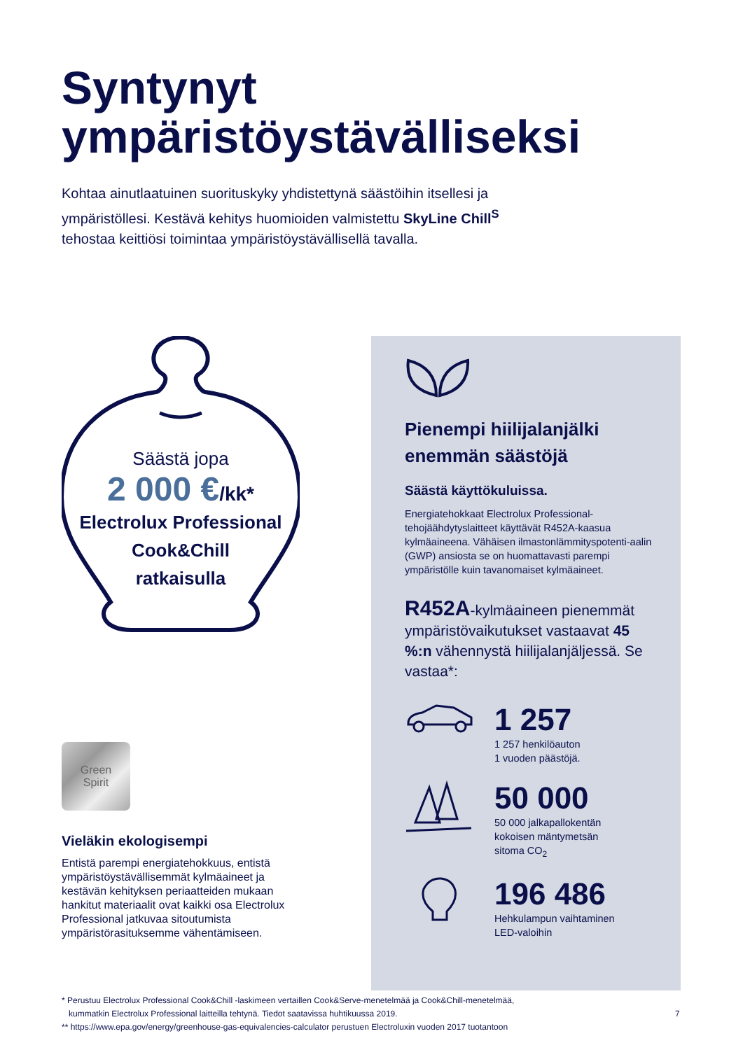Syntynyt
ympäristöystävälliseksi
Kohtaa ainutlaatuinen suorituskyky yhdistettynä säästöihin itsellesi ja ympäristöllesi. Kestävä kehitys huomioiden valmistettu SkyLine Chill<sup>S</sup> tehostaa keittiösi toimintaa ympäristöystävällisellä tavalla.
Säästä jopa
2 000 €/kk*
Electrolux Professional
Cook&Chill
ratkaisulla
Green
Spirit
Vieläkin ekologisempi
Entistä parempi energiatehokkuus, entistä ympäristöystävällisemmät kylmäaineet ja kestävän kehityksen periaatteiden mukaan hankitut materiaalit ovat kaikki osa Electrolux Professional jatkuvaa sitoutumista ympäristörasituksemme vähentämiseen.
Pienempi hiilijalanjälki enemmän säästöjä
Säästä käyttökuluissa.
Energiatehokkaat Electrolux Professional-tehojäähdytyslaitteet käyttävät R452A-kaasua kylmäaineena. Vähäisen ilmastonlämmityspotenti-aalin (GWP) ansiosta se on huomattavasti parempi ympäristölle kuin tavanomaiset kylmäaineet.
R452A-kylmäaineen pienemmät ympäristövaikutukset vastaavat 45 %:n vähennystä hiilijalanjäljessä. Se vastaa*:
1 257
1 257 henkilöauton
1 vuoden päästöjä.
50 000
50 000 jalkapallokentän
kokoisen mäntymetsän
sitoma CO<sub>2</sub>
196 486
Hehkulampun vaihtaminen
LED-valoihin
* Perustuu Electrolux Professional Cook&Chill -laskimeen vertaillen Cook&Serve-menetelmää ja Cook&Chill-menetelmää,
kummatkin Electrolux Professional laitteilla tehtynä. Tiedot saatavissa huhtikuussa 2019.
** https://www.epa.gov/energy/greenhouse-gas-equivalencies-calculator perustuen Electroluxin vuoden 2017 tuotantoon
7